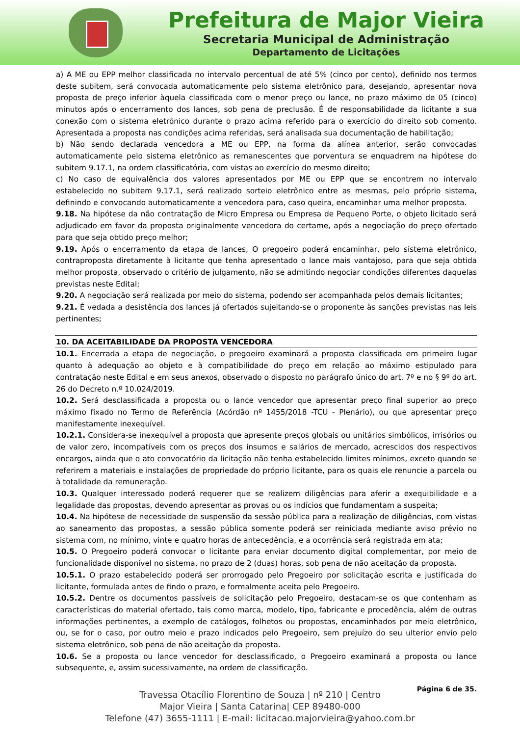Prefeitura de Major Vieira
Secretaria Municipal de Administração
Departamento de Licitações
a) A ME ou EPP melhor classificada no intervalo percentual de até 5% (cinco por cento), definido nos termos deste subitem, será convocada automaticamente pelo sistema eletrônico para, desejando, apresentar nova proposta de preço inferior àquela classificada com o menor preço ou lance, no prazo máximo de 05 (cinco) minutos após o encerramento dos lances, sob pena de preclusão. É de responsabilidade da licitante a sua conexão com o sistema eletrônico durante o prazo acima referido para o exercício do direito sob comento. Apresentada a proposta nas condições acima referidas, será analisada sua documentação de habilitação;
b) Não sendo declarada vencedora a ME ou EPP, na forma da alínea anterior, serão convocadas automaticamente pelo sistema eletrônico as remanescentes que porventura se enquadrem na hipótese do subitem 9.17.1, na ordem classificatória, com vistas ao exercício do mesmo direito;
c) No caso de equivalência dos valores apresentados por ME ou EPP que se encontrem no intervalo estabelecido no subitem 9.17.1, será realizado sorteio eletrônico entre as mesmas, pelo próprio sistema, definindo e convocando automaticamente a vencedora para, caso queira, encaminhar uma melhor proposta.
9.18. Na hipótese da não contratação de Micro Empresa ou Empresa de Pequeno Porte, o objeto licitado será adjudicado em favor da proposta originalmente vencedora do certame, após a negociação do preço ofertado para que seja obtido preço melhor;
9.19. Após o encerramento da etapa de lances, O pregoeiro poderá encaminhar, pelo sistema eletrônico, contraproposta diretamente à licitante que tenha apresentado o lance mais vantajoso, para que seja obtida melhor proposta, observado o critério de julgamento, não se admitindo negociar condições diferentes daquelas previstas neste Edital;
9.20. A negociação será realizada por meio do sistema, podendo ser acompanhada pelos demais licitantes;
9.21. É vedada a desistência dos lances já ofertados sujeitando-se o proponente às sanções previstas nas leis pertinentes;
10. DA ACEITABILIDADE DA PROPOSTA VENCEDORA
10.1. Encerrada a etapa de negociação, o pregoeiro examinará a proposta classificada em primeiro lugar quanto à adequação ao objeto e à compatibilidade do preço em relação ao máximo estipulado para contratação neste Edital e em seus anexos, observado o disposto no parágrafo único do art. 7º e no § 9º do art. 26 do Decreto n.º 10.024/2019.
10.2. Será desclassificada a proposta ou o lance vencedor que apresentar preço final superior ao preço máximo fixado no Termo de Referência (Acórdão nº 1455/2018 -TCU - Plenário), ou que apresentar preço manifestamente inexequível.
10.2.1. Considera-se inexequível a proposta que apresente preços globais ou unitários simbólicos, irrisórios ou de valor zero, incompatíveis com os preços dos insumos e salários de mercado, acrescidos dos respectivos encargos, ainda que o ato convocatório da licitação não tenha estabelecido limites mínimos, exceto quando se referirem a materiais e instalações de propriedade do próprio licitante, para os quais ele renuncie a parcela ou à totalidade da remuneração.
10.3. Qualquer interessado poderá requerer que se realizem diligências para aferir a exequibilidade e a legalidade das propostas, devendo apresentar as provas ou os indícios que fundamentam a suspeita;
10.4. Na hipótese de necessidade de suspensão da sessão pública para a realização de diligências, com vistas ao saneamento das propostas, a sessão pública somente poderá ser reiniciada mediante aviso prévio no sistema com, no mínimo, vinte e quatro horas de antecedência, e a ocorrência será registrada em ata;
10.5. O Pregoeiro poderá convocar o licitante para enviar documento digital complementar, por meio de funcionalidade disponível no sistema, no prazo de 2 (duas) horas, sob pena de não aceitação da proposta.
10.5.1. O prazo estabelecido poderá ser prorrogado pelo Pregoeiro por solicitação escrita e justificada do licitante, formulada antes de findo o prazo, e formalmente aceita pelo Pregoeiro.
10.5.2. Dentre os documentos passíveis de solicitação pelo Pregoeiro, destacam-se os que contenham as características do material ofertado, tais como marca, modelo, tipo, fabricante e procedência, além de outras informações pertinentes, a exemplo de catálogos, folhetos ou propostas, encaminhados por meio eletrônico, ou, se for o caso, por outro meio e prazo indicados pelo Pregoeiro, sem prejuízo do seu ulterior envio pelo sistema eletrônico, sob pena de não aceitação da proposta.
10.6. Se a proposta ou lance vencedor for desclassificado, o Pregoeiro examinará a proposta ou lance subsequente, e, assim sucessivamente, na ordem de classificação.
Página 6 de 35.
Travessa Otacílio Florentino de Souza | nº 210 | Centro
Major Vieira | Santa Catarina| CEP 89480-000
Telefone (47) 3655-1111 | E-mail: licitacao.majorvieira@yahoo.com.br